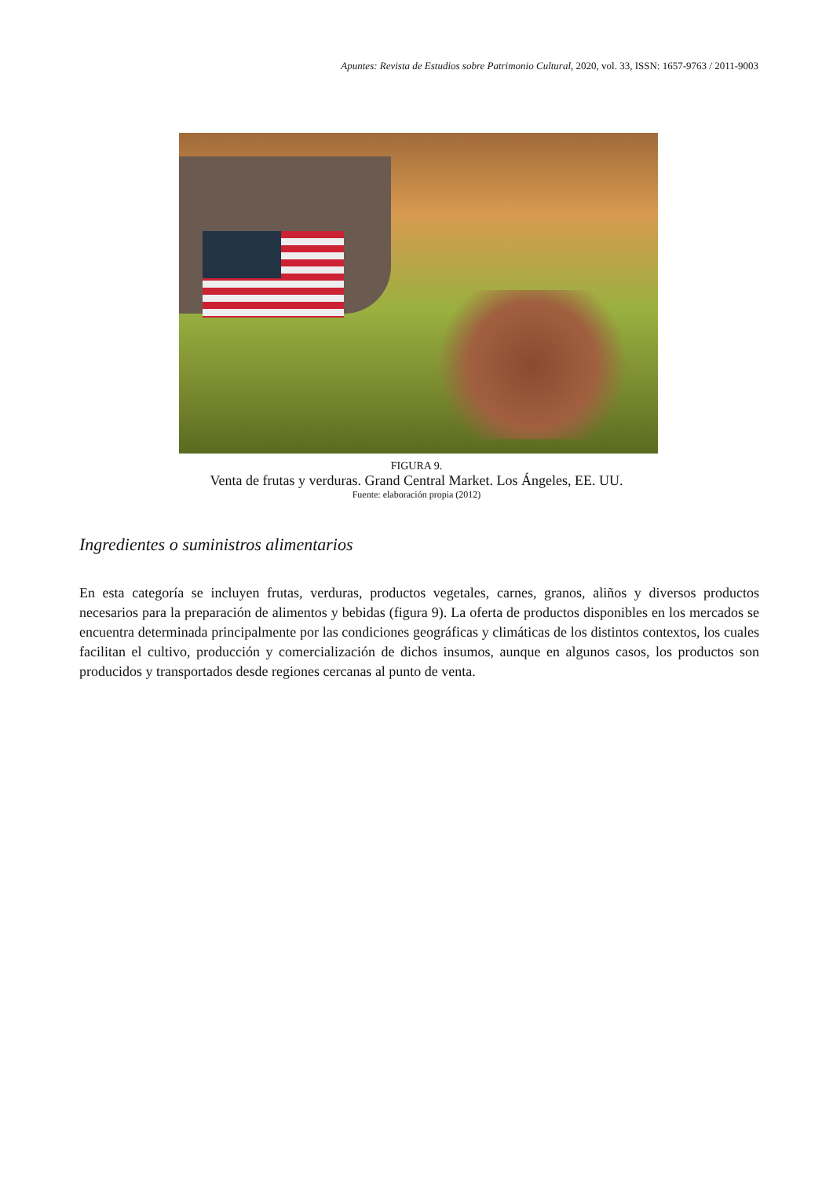Apuntes: Revista de Estudios sobre Patrimonio Cultural, 2020, vol. 33, ISSN: 1657-9763 / 2011-9003
FIGURA 9.
Venta de frutas y verduras. Grand Central Market. Los Ángeles, EE. UU.
Fuente: elaboración propia (2012)
Ingredientes o suministros alimentarios
En esta categoría se incluyen frutas, verduras, productos vegetales, carnes, granos, aliños y diversos productos necesarios para la preparación de alimentos y bebidas (figura 9). La oferta de productos disponibles en los mercados se encuentra determinada principalmente por las condiciones geográficas y climáticas de los distintos contextos, los cuales facilitan el cultivo, producción y comercialización de dichos insumos, aunque en algunos casos, los productos son producidos y transportados desde regiones cercanas al punto de venta.